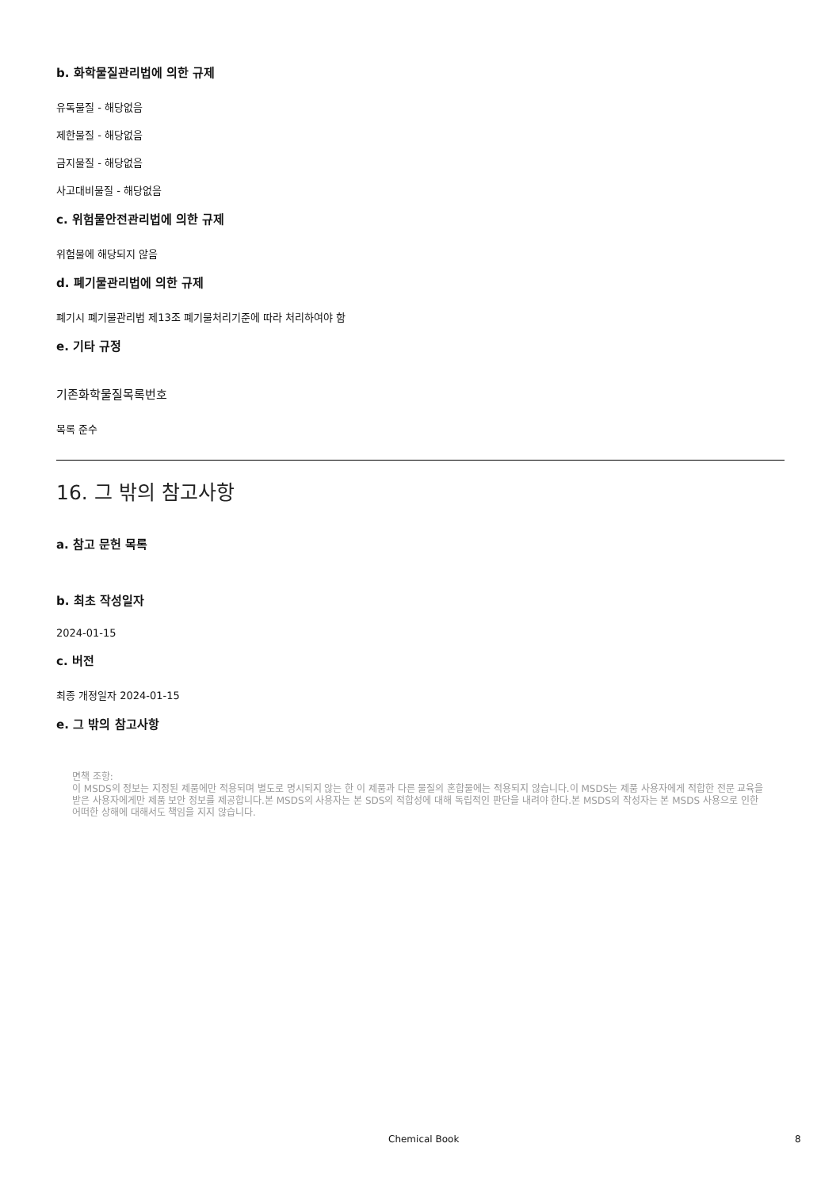b. 화학물질관리법에 의한 규제
유독물질 - 해당없음
제한물질 - 해당없음
금지물질 - 해당없음
사고대비물질 - 해당없음
c. 위험물안전관리법에 의한 규제
위험물에 해당되지 않음
d. 폐기물관리법에 의한 규제
폐기시 폐기물관리법 제13조 폐기물처리기준에 따라 처리하여야 함
e. 기타 규정
기존화학물질목록번호
목록 준수
16. 그 밖의 참고사항
a. 참고 문헌 목록
b. 최초 작성일자
2024-01-15
c. 버전
최종 개정일자 2024-01-15
e. 그 밖의 참고사항
면책 조항:
이 MSDS의 정보는 지정된 제품에만 적용되며 별도로 명시되지 않는 한 이 제품과 다른 물질의 혼합물에는 적용되지 않습니다.이 MSDS는 제품 사용자에게 적합한 전문 교육을 받은 사용자에게만 제품 보안 정보를 제공합니다.본 MSDS의 사용자는 본 SDS의 적합성에 대해 독립적인 판단을 내려야 한다.본 MSDS의 작성자는 본 MSDS 사용으로 인한 어떠한 상해에 대해서도 책임을 지지 않습니다.
Chemical Book 8